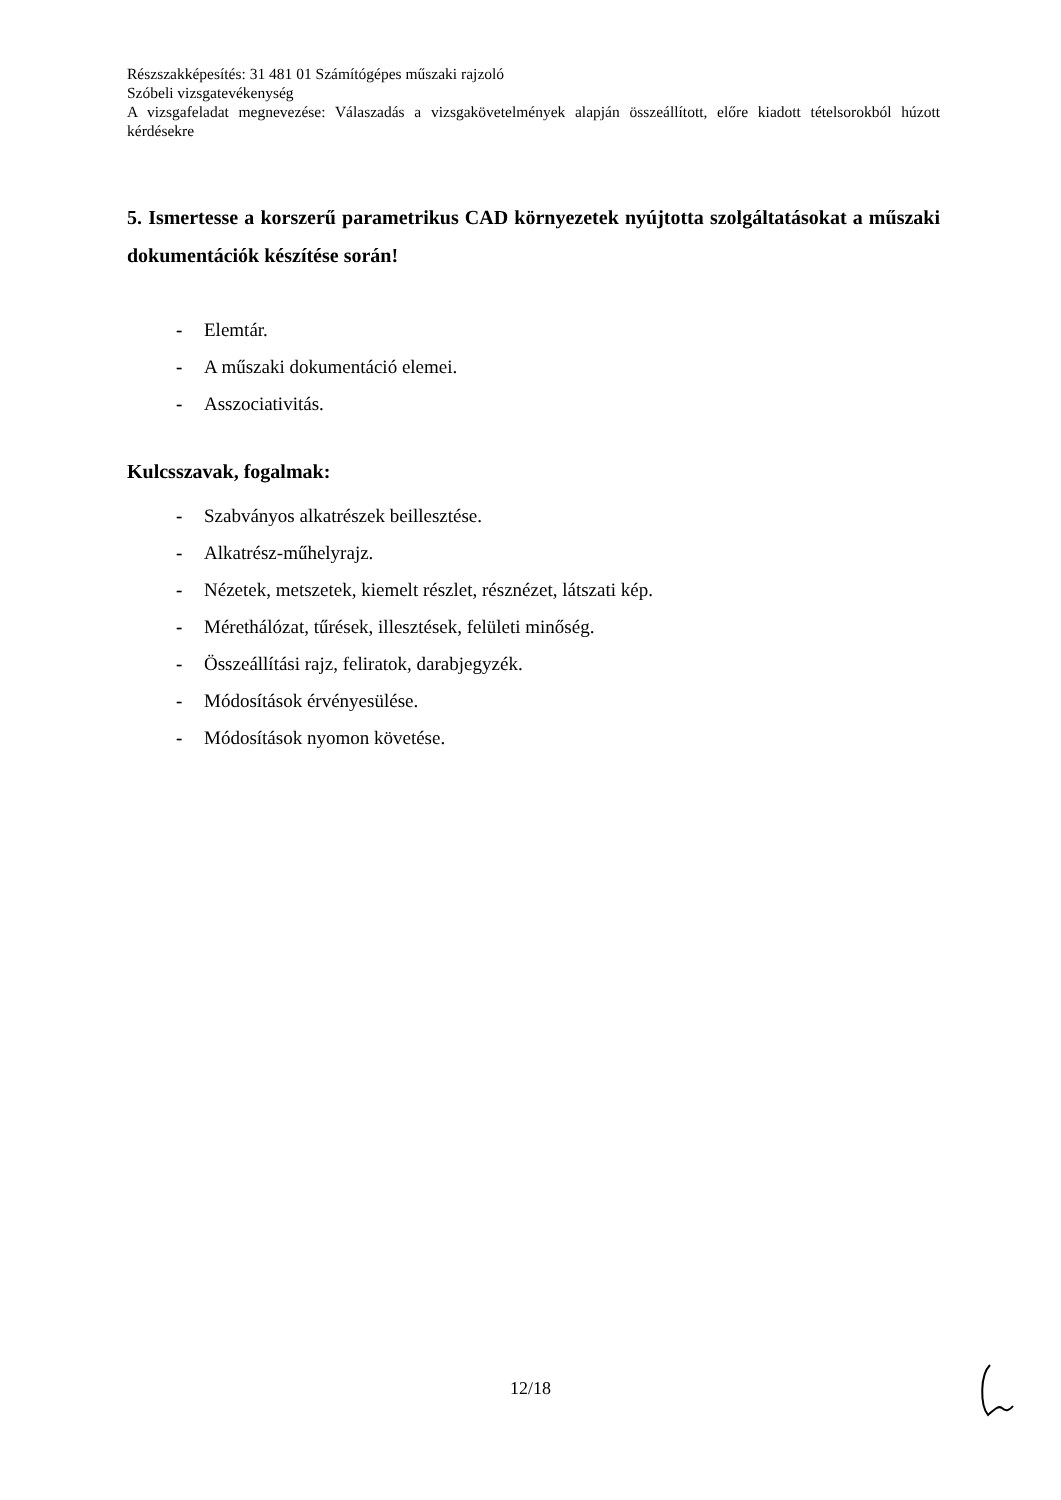Részszakképesítés: 31 481 01 Számítógépes műszaki rajzoló
Szóbeli vizsgatevékenység
A vizsgafeladat megnevezése: Válaszadás a vizsgakövetelmények alapján összeállított, előre kiadott tételsorokból húzott kérdésekre
5. Ismertesse a korszerű parametrikus CAD környezetek nyújtotta szolgáltatásokat a műszaki dokumentációk készítése során!
- Elemtár.
- A műszaki dokumentáció elemei.
- Asszociativitás.
Kulcsszavak, fogalmak:
- Szabványos alkatrészek beillesztése.
- Alkatrész-műhelyrajz.
- Nézetek, metszetek, kiemelt részlet, résznézet, látszati kép.
- Mérethálózat, tűrések, illesztések, felületi minőség.
- Összeállítási rajz, feliratok, darabjegyzék.
- Módosítások érvényesülése.
- Módosítások nyomon követése.
12/18